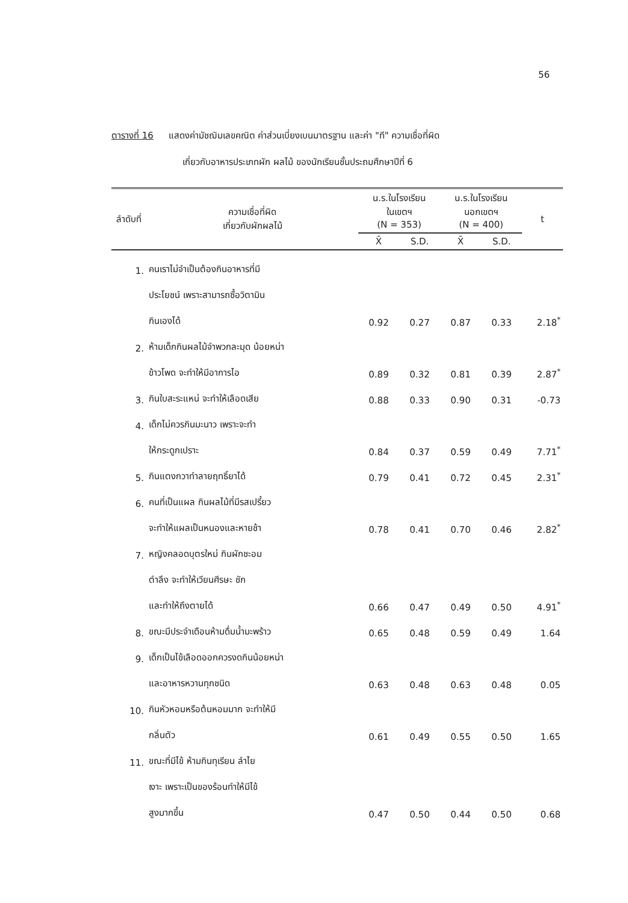56
ตารางที่ 16 แสดงค่ามัชฌิมเลขคณิต ค่าส่วนเบี่ยงเบนมาตรฐาน และค่า "ที" ความเชื่อที่ผิด
เกี่ยวกับอาหารประเภทผัก ผลไม้ ของนักเรียนชั้นประถมศึกษาปีที่ 6
| ลำดับที่ | ความเชื่อที่ผิด เกี่ยวกับผักผลไม้ | น.ร.ในโรงเรียน ในเขตฯ (N = 353) | | น.ร.ในโรงเรียน นอกเขตฯ (N = 400) | | t |
| --- | --- | --- | --- | --- | --- | --- |
| | | X̄ | S.D. | X̄ | S.D. | |
| 1. | คนเราไม่จำเป็นต้องกินอาหารที่มี | | | | | |
| | ประโยชน์ เพราะสามารถซื้อวิตามิน | | | | | |
| | กินเองได้ | 0.92 | 0.27 | 0.87 | 0.33 | 2.18<sup>*</sup> |
| 2. | ห้ามเด็กกินผลไม้จำพวกละมุด น้อยหน่า | | | | | |
| | ข้าวโพด จะทำให้มีอาการไอ | 0.89 | 0.32 | 0.81 | 0.39 | 2.87<sup>*</sup> |
| 3. | กินใบสะระแหน่ จะทำให้เลือดเสีย | 0.88 | 0.33 | 0.90 | 0.31 | -0.73 |
| 4. | เด็กไม่ควรกินมะนาว เพราะจะทำ | | | | | |
| | ให้กระดูกเปราะ | 0.84 | 0.37 | 0.59 | 0.49 | 7.71<sup>*</sup> |
| 5. | กินแตงกวาทำลายฤทธิ์ยาได้ | 0.79 | 0.41 | 0.72 | 0.45 | 2.31<sup>*</sup> |
| 6. | คนที่เป็นแผล กินผลไม้ที่มีรสเปรี้ยว | | | | | |
| | จะทำให้แผลเป็นหนองและหายช้า | 0.78 | 0.41 | 0.70 | 0.46 | 2.82<sup>*</sup> |
| 7. | หญิงคลอดบุตรใหม่ กินผักชะอม | | | | | |
| | ตำลึง จะทำให้เวียนศีรษะ ชัก | | | | | |
| | และทำให้ถึงตายได้ | 0.66 | 0.47 | 0.49 | 0.50 | 4.91<sup>*</sup> |
| 8. | ขณะมีประจำเดือนห้ามดื่มน้ำมะพร้าว | 0.65 | 0.48 | 0.59 | 0.49 | 1.64 |
| 9. | เด็กเป็นไข้เลือดออกควรงดกินน้อยหน่า | | | | | |
| | และอาหารหวานทุกชนิด | 0.63 | 0.48 | 0.63 | 0.48 | 0.05 |
| 10. | กินหัวหอมหรือต้นหอมมาก จะทำให้มี | | | | | |
| | กลิ่นตัว | 0.61 | 0.49 | 0.55 | 0.50 | 1.65 |
| 11. | ขณะที่มีไข้ ห้ามกินทุเรียน ลำไย | | | | | |
| | เงาะ เพราะเป็นของร้อนทำให้มีไข้ | | | | | |
| | สูงมากขึ้น | 0.47 | 0.50 | 0.44 | 0.50 | 0.68 |